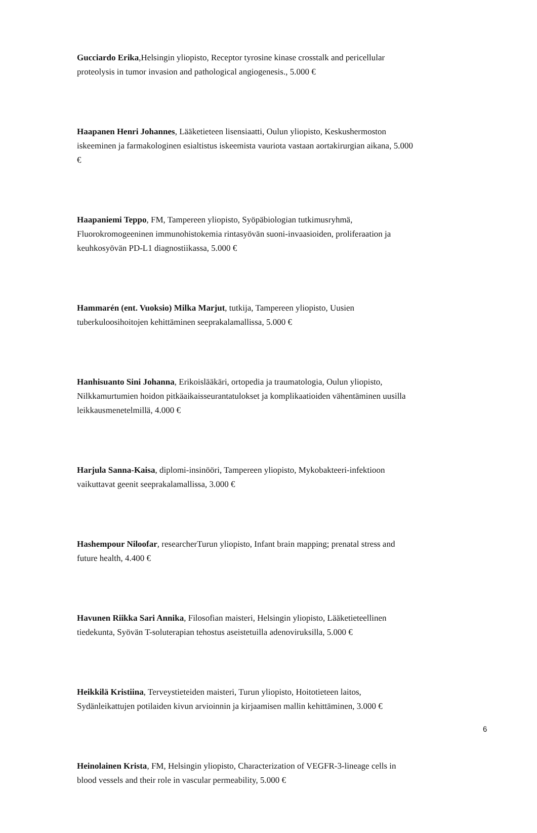Gucciardo Erika,Helsingin yliopisto, Receptor tyrosine kinase crosstalk and pericellular proteolysis in tumor invasion and pathological angiogenesis., 5.000 €
Haapanen Henri Johannes, Lääketieteen lisensiaatti, Oulun yliopisto, Keskushermoston iskeeminen ja farmakologinen esialtistus iskeemista vauriota vastaan aortakirurgian aikana, 5.000 €
Haapaniemi Teppo, FM, Tampereen yliopisto, Syöpäbiologian tutkimusryhmä, Fluorokromogeeninen immunohistokemia rintasyövän suoni-invaasioiden, proliferaation ja keuhkosyövän PD-L1 diagnostiikassa, 5.000 €
Hammarén (ent. Vuoksio) Milka Marjut, tutkija, Tampereen yliopisto, Uusien tuberkuloosihoitojen kehittäminen seeprakalamallissa, 5.000 €
Hanhisuanto Sini Johanna, Erikoislääkäri, ortopedia ja traumatologia, Oulun yliopisto, Nilkkamurtumien hoidon pitkäaikaisseurantatulokset ja komplikaatioiden vähentäminen uusilla leikkausmenetelmillä, 4.000 €
Harjula Sanna-Kaisa, diplomi-insinööri, Tampereen yliopisto, Mykobakteeri-infektioon vaikuttavat geenit seeprakalamallissa, 3.000 €
Hashempour Niloofar, researcherTurun yliopisto, Infant brain mapping; prenatal stress and future health, 4.400 €
Havunen Riikka Sari Annika, Filosofian maisteri, Helsingin yliopisto, Lääketieteellinen tiedekunta, Syövän T-soluterapian tehostus aseistetuilla adenoviruksilla, 5.000 €
Heikkilä Kristiina, Terveystieteiden maisteri, Turun yliopisto, Hoitotieteen laitos, Sydänleikattujen potilaiden kivun arvioinnin ja kirjaamisen mallin kehittäminen, 3.000 €
Heinolainen Krista, FM, Helsingin yliopisto, Characterization of VEGFR-3-lineage cells in blood vessels and their role in vascular permeability, 5.000 €
6